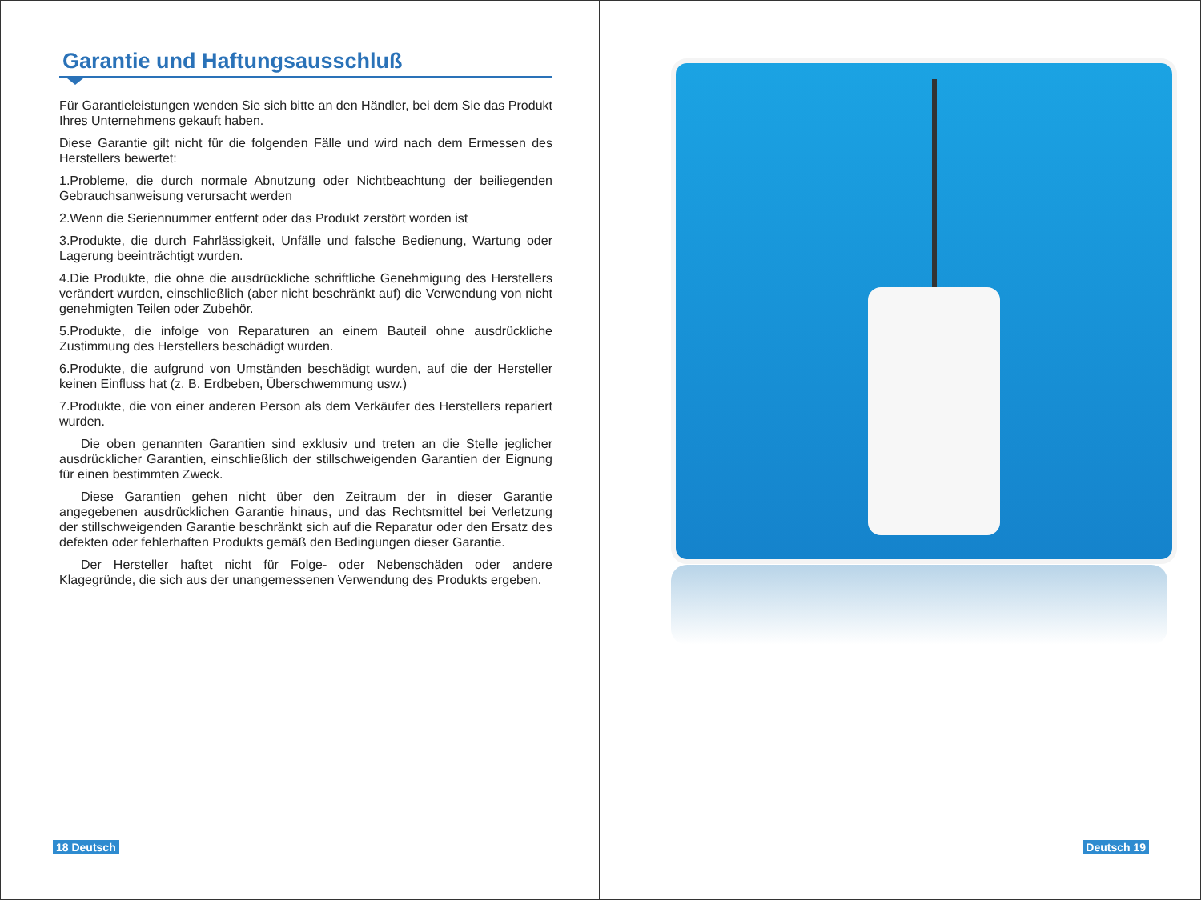Garantie und Haftungsausschluß
Für Garantieleistungen wenden Sie sich bitte an den Händler, bei dem Sie das Produkt Ihres Unternehmens gekauft haben.
Diese Garantie gilt nicht für die folgenden Fälle und wird nach dem Ermessen des Herstellers bewertet:
1.Probleme, die durch normale Abnutzung oder Nichtbeachtung der beiliegenden Gebrauchsanweisung verursacht werden
2.Wenn die Seriennummer entfernt oder das Produkt zerstört worden ist
3.Produkte, die durch Fahrlässigkeit, Unfälle und falsche Bedienung, Wartung oder Lagerung beeinträchtigt wurden.
4.Die Produkte, die ohne die ausdrückliche schriftliche Genehmigung des Herstellers verändert wurden, einschließlich (aber nicht beschränkt auf) die Verwendung von nicht genehmigten Teilen oder Zubehör.
5.Produkte, die infolge von Reparaturen an einem Bauteil ohne ausdrückliche Zustimmung des Herstellers beschädigt wurden.
6.Produkte, die aufgrund von Umständen beschädigt wurden, auf die der Hersteller keinen Einfluss hat (z. B. Erdbeben, Überschwemmung usw.)
7.Produkte, die von einer anderen Person als dem Verkäufer des Herstellers repariert wurden.
Die oben genannten Garantien sind exklusiv und treten an die Stelle jeglicher ausdrücklicher Garantien, einschließlich der stillschweigenden Garantien der Eignung für einen bestimmten Zweck.
Diese Garantien gehen nicht über den Zeitraum der in dieser Garantie angegebenen ausdrücklichen Garantie hinaus, und das Rechtsmittel bei Verletzung der stillschweigenden Garantie beschränkt sich auf die Reparatur oder den Ersatz des defekten oder fehlerhaften Produkts gemäß den Bedingungen dieser Garantie.
Der Hersteller haftet nicht für Folge- oder Nebenschäden oder andere Klagegründe, die sich aus der unangemessenen Verwendung des Produkts ergeben.
18 Deutsch
Deutsch 19